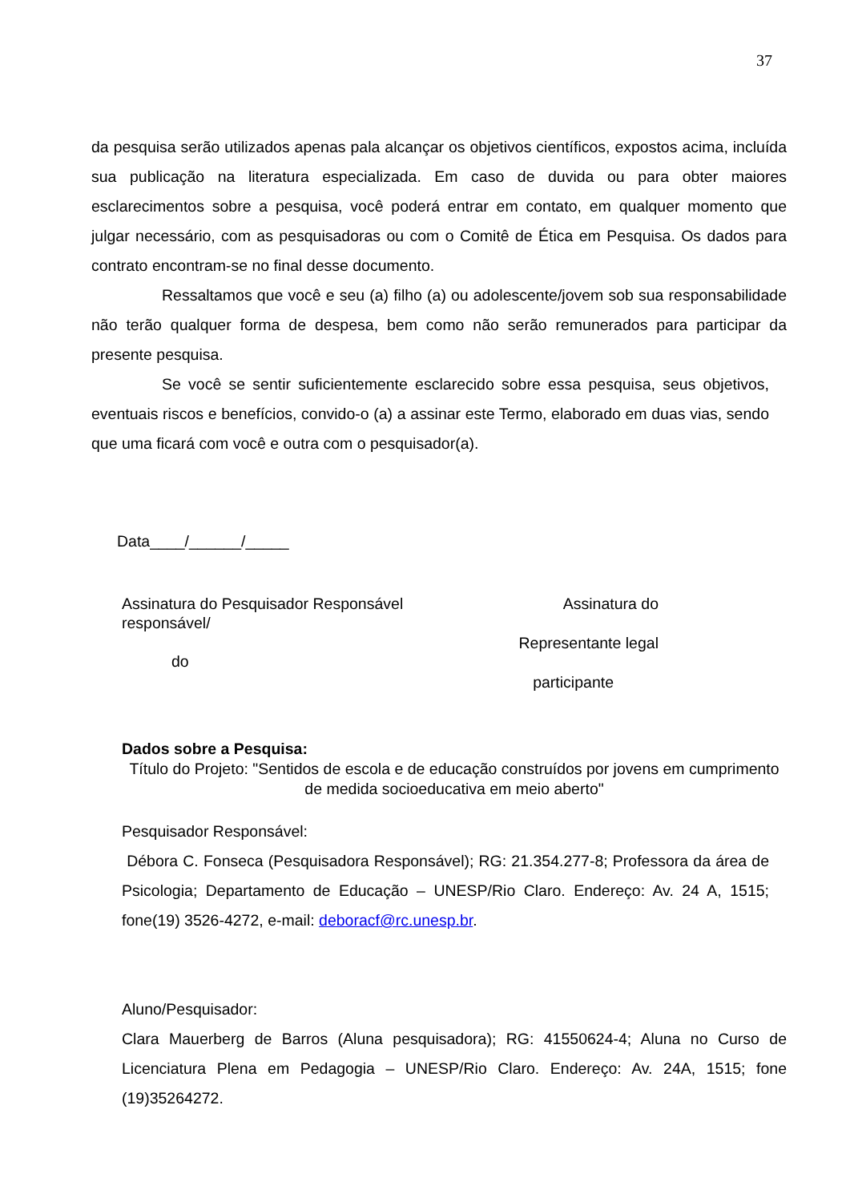37
da pesquisa serão utilizados apenas pala alcançar os objetivos científicos, expostos acima, incluída sua publicação na literatura especializada. Em caso de duvida ou para obter maiores esclarecimentos sobre a pesquisa, você poderá entrar em contato, em qualquer momento que julgar necessário, com as pesquisadoras ou com o Comitê de Ética em Pesquisa. Os dados para contrato encontram-se no final desse documento.
Ressaltamos que você e seu (a) filho (a) ou adolescente/jovem sob sua responsabilidade não terão qualquer forma de despesa, bem como não serão remunerados para participar da presente pesquisa.
Se você se sentir suficientemente esclarecido sobre essa pesquisa, seus objetivos, eventuais riscos e benefícios, convido-o (a) a assinar este Termo, elaborado em duas vias, sendo que uma ficará com você e outra com o pesquisador(a).
Data____/______/_____
Assinatura do Pesquisador Responsável
responsável/
do
Assinatura do
Representante legal
participante
Dados sobre a Pesquisa:
Título do Projeto: "Sentidos de escola e de educação construídos por jovens em cumprimento de medida socioeducativa em meio aberto"
Pesquisador Responsável:
Débora C. Fonseca (Pesquisadora Responsável); RG: 21.354.277-8; Professora da área de Psicologia; Departamento de Educação – UNESP/Rio Claro. Endereço: Av. 24 A, 1515; fone(19) 3526-4272, e-mail: deboracf@rc.unesp.br.
Aluno/Pesquisador:
Clara Mauerberg de Barros (Aluna pesquisadora); RG: 41550624-4; Aluna no Curso de Licenciatura Plena em Pedagogia – UNESP/Rio Claro. Endereço: Av. 24A, 1515; fone (19)35264272.